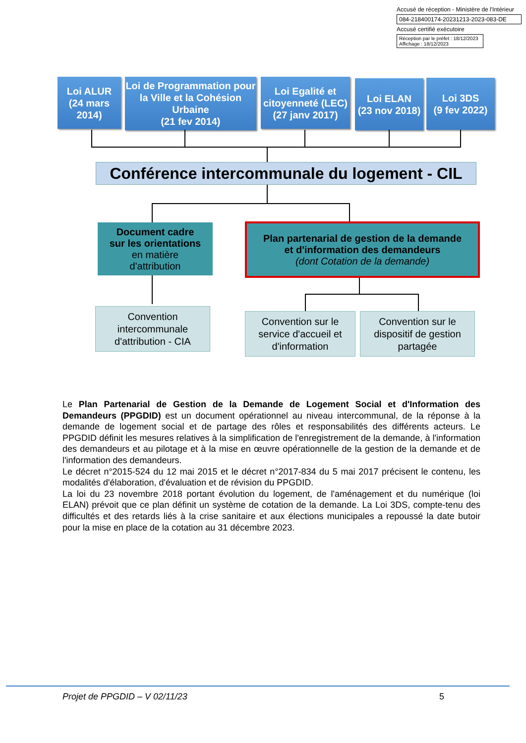Accusé de réception - Ministère de l'Intérieur
084-218400174-20231213-2023-083-DE
Accusé certifié exécutoire
Réception par le préfet : 18/12/2023
Affichage : 18/12/2023
Loi ALUR
(24 mars 2014)
Loi de Programmation pour la Ville et la Cohésion Urbaine
(21 fev 2014)
Loi Egalité et citoyenneté (LEC)
(27 janv 2017)
Loi ELAN
(23 nov 2018)
Loi 3DS
(9 fev 2022)
Conférence intercommunale du logement - CIL
Document cadre
sur les orientations
en matière
d'attribution
Plan partenarial de gestion de la demande
et d'information des demandeurs
(dont Cotation de la demande)
Convention intercommunale d'attribution - CIA
Convention sur le service d'accueil et d'information
Convention sur le dispositif de gestion partagée
Le Plan Partenarial de Gestion de la Demande de Logement Social et d'Information des Demandeurs (PPGDID) est un document opérationnel au niveau intercommunal, de la réponse à la demande de logement social et de partage des rôles et responsabilités des différents acteurs. Le PPGDID définit les mesures relatives à la simplification de l'enregistrement de la demande, à l'information des demandeurs et au pilotage et à la mise en œuvre opérationnelle de la gestion de la demande et de l'information des demandeurs.
Le décret n°2015-524 du 12 mai 2015 et le décret n°2017-834 du 5 mai 2017 précisent le contenu, les modalités d'élaboration, d'évaluation et de révision du PPGDID.
La loi du 23 novembre 2018 portant évolution du logement, de l'aménagement et du numérique (loi ELAN) prévoit que ce plan définit un système de cotation de la demande. La Loi 3DS, compte-tenu des difficultés et des retards liés à la crise sanitaire et aux élections municipales a repoussé la date butoir pour la mise en place de la cotation au 31 décembre 2023.
Projet de PPGDID – V 02/11/23 5